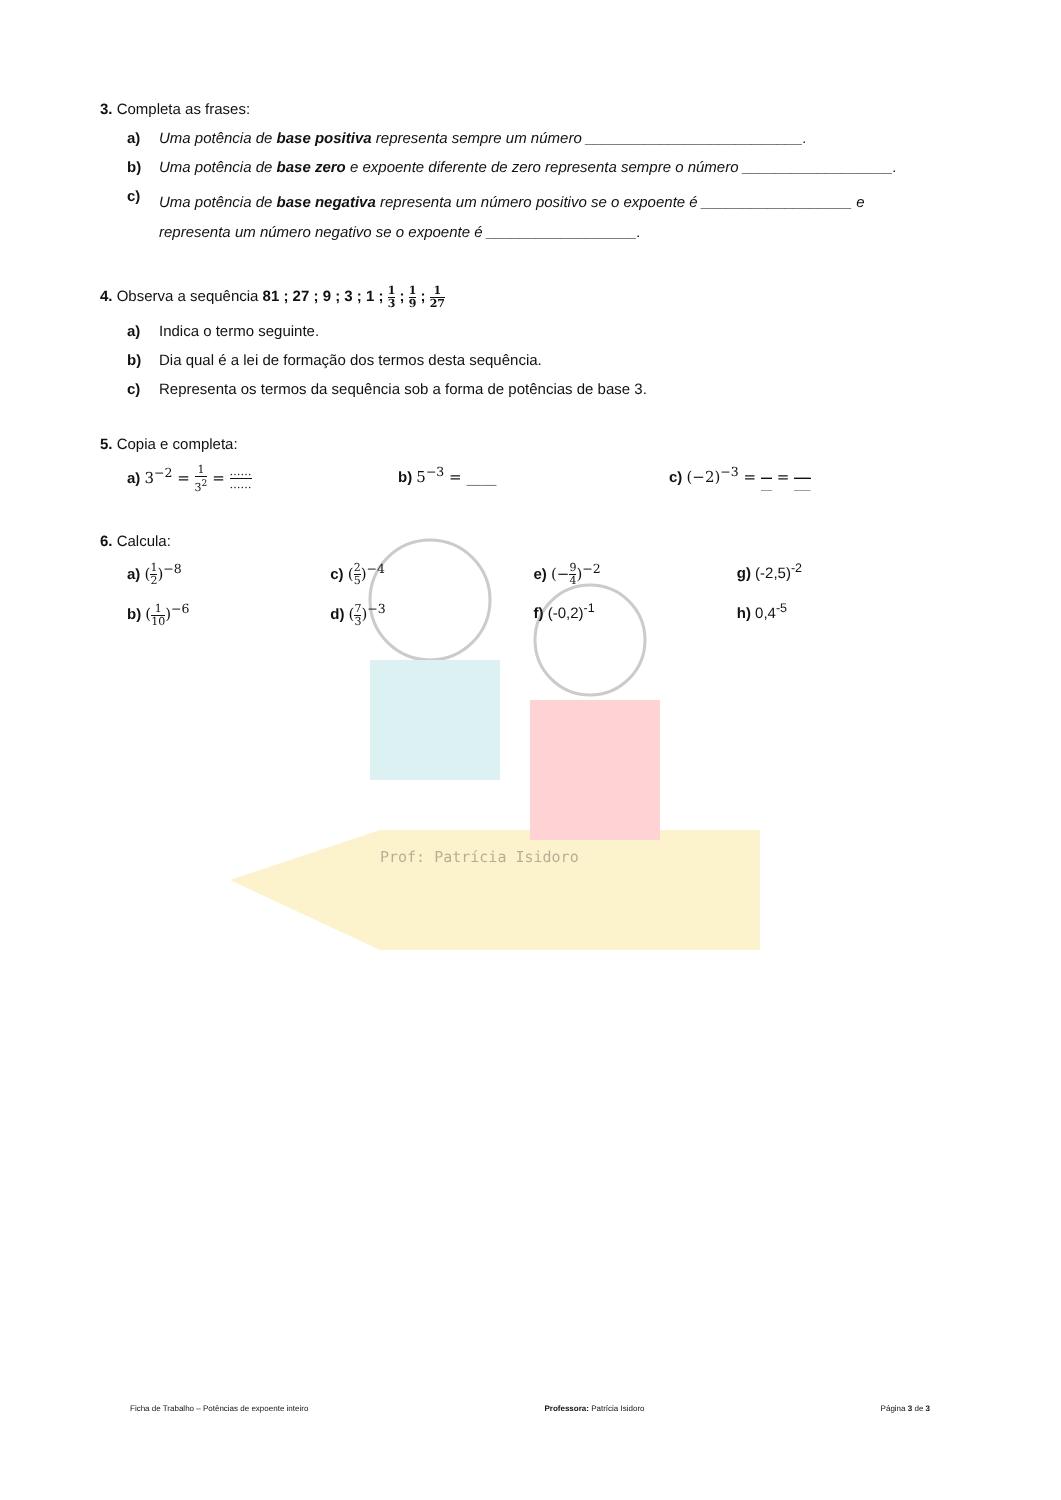3. Completa as frases:
a) Uma potência de base positiva representa sempre um número __________________________.
b) Uma potência de base zero e expoente diferente de zero representa sempre o número __________________.
c) Uma potência de base negativa representa um número positivo se o expoente é __________________ e representa um número negativo se o expoente é __________________.
4. Observa a sequência 81 ; 27 ; 9 ; 3 ; 1 ; 1 3 ; 1 9 ; 1 27
a) Indica o termo seguinte.
b) Dia qual é a lei de formação dos termos desta sequência.
c) Representa os termos da sequência sob a forma de potências de base 3.
5. Copia e completa:
a) 3<sup>−2</sup> = 1 3<sup>2</sup> = …… ……
b) 5<sup>−3</sup> = ____ c) (−2)<sup>−3</sup> = __ __ = ___ ___
6. Calcula:
a) (1 2)<sup>−8</sup> c) (2 5)<sup>−4</sup> e) (−9 4)<sup>−2</sup> g) (-2,5)<sup>-2</sup>
b) (1 10)<sup>−6</sup> d) (7 3)<sup>−3</sup> f) (-0,2)<sup>-1</sup> h) 0,4<sup>-5</sup>
Prof: Patrícia Isidoro
Ficha de Trabalho – Potências de expoente inteiro Professora: Patrícia Isidoro Página 3 de 3